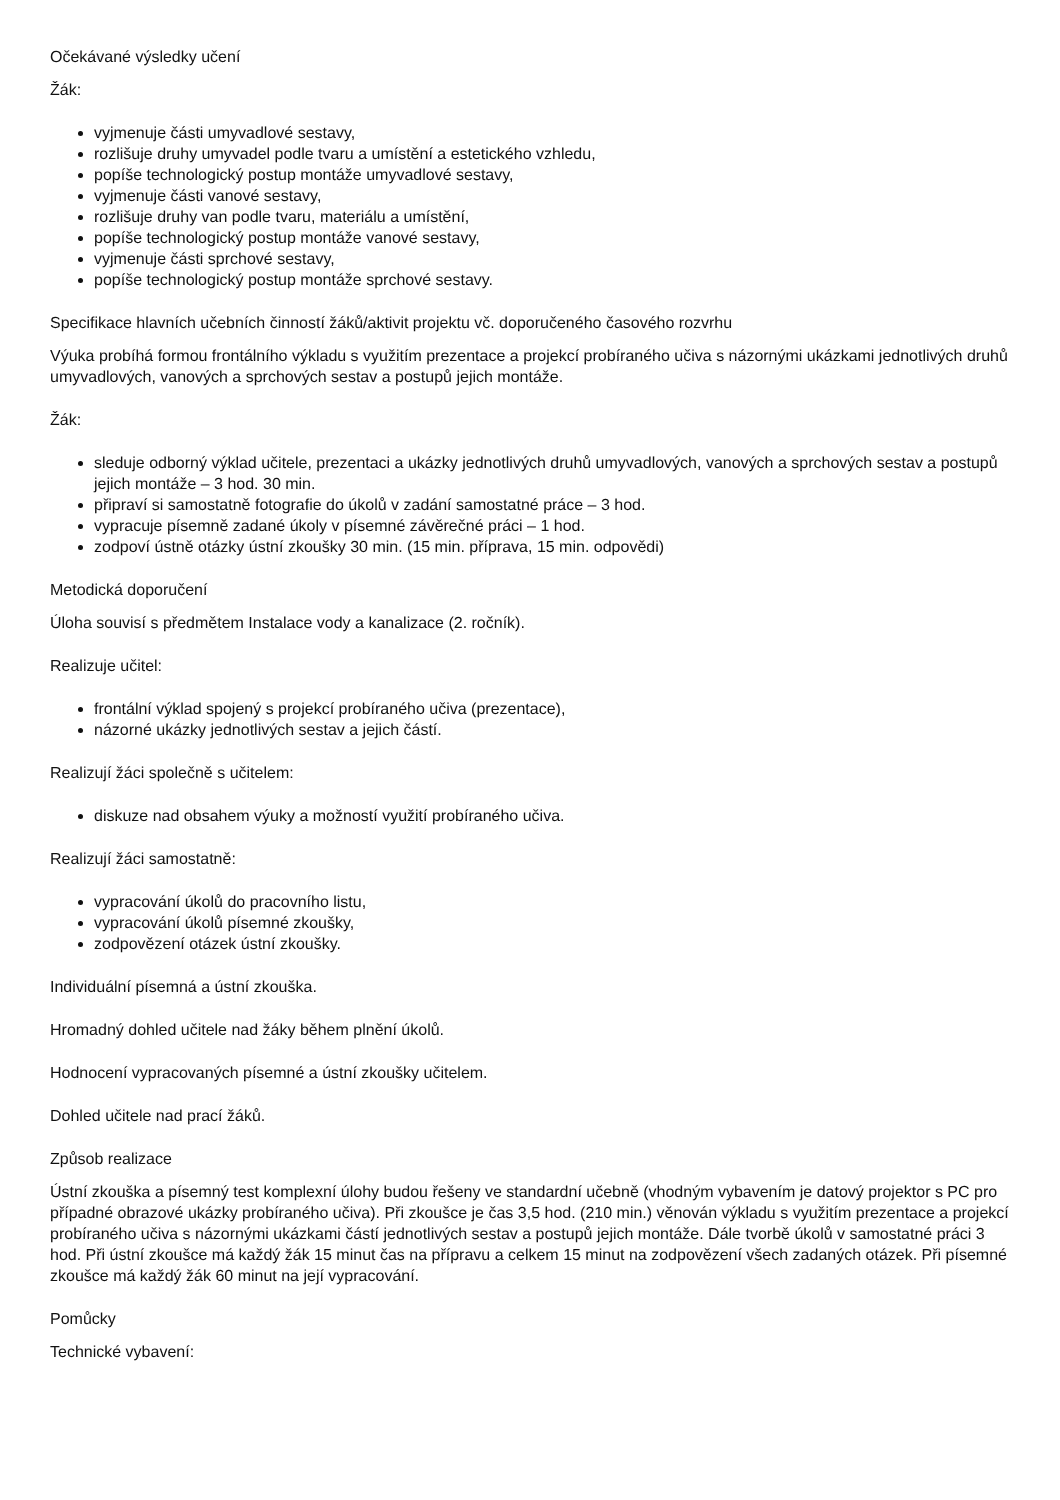Očekávané výsledky učení
Žák:
vyjmenuje části umyvadlové sestavy,
rozlišuje druhy umyvadel podle tvaru a umístění a estetického vzhledu,
popíše technologický postup montáže umyvadlové sestavy,
vyjmenuje části vanové sestavy,
rozlišuje druhy van podle tvaru, materiálu a umístění,
popíše technologický postup montáže vanové sestavy,
vyjmenuje části sprchové sestavy,
popíše technologický postup montáže sprchové sestavy.
Specifikace hlavních učebních činností žáků/aktivit projektu vč. doporučeného časového rozvrhu
Výuka probíhá formou frontálního výkladu s využitím prezentace a projekcí probíraného učiva s názornými ukázkami jednotlivých druhů umyvadlových, vanových a sprchových sestav a postupů jejich montáže.
Žák:
sleduje odborný výklad učitele, prezentaci a ukázky jednotlivých druhů umyvadlových, vanových a sprchových sestav a postupů jejich montáže – 3 hod. 30 min.
připraví si samostatně fotografie do úkolů v zadání samostatné práce – 3 hod.
vypracuje písemně zadané úkoly v písemné závěrečné práci – 1 hod.
zodpoví ústně otázky ústní zkoušky 30 min. (15 min. příprava, 15 min. odpovědi)
Metodická doporučení
Úloha souvisí s předmětem Instalace vody a kanalizace (2. ročník).
Realizuje učitel:
frontální výklad spojený s projekcí probíraného učiva (prezentace),
názorné ukázky jednotlivých sestav a jejich částí.
Realizují žáci společně s učitelem:
diskuze nad obsahem výuky a možností využití probíraného učiva.
Realizují žáci samostatně:
vypracování úkolů do pracovního listu,
vypracování úkolů písemné zkoušky,
zodpovězení otázek ústní zkoušky.
Individuální písemná a ústní zkouška.
Hromadný dohled učitele nad žáky během plnění úkolů.
Hodnocení vypracovaných písemné a ústní zkoušky učitelem.
Dohled učitele nad prací žáků.
Způsob realizace
Ústní zkouška a písemný test komplexní úlohy budou řešeny ve standardní učebně (vhodným vybavením je datový projektor s PC pro případné obrazové ukázky probíraného učiva). Při zkoušce je čas 3,5 hod. (210 min.) věnován výkladu s využitím prezentace a projekcí probíraného učiva s názornými ukázkami částí jednotlivých sestav a postupů jejich montáže. Dále tvorbě úkolů v samostatné práci 3 hod. Při ústní zkoušce má každý žák 15 minut čas na přípravu a celkem 15 minut na zodpovězení všech zadaných otázek. Při písemné zkoušce má každý žák 60 minut na její vypracování.
Pomůcky
Technické vybavení: